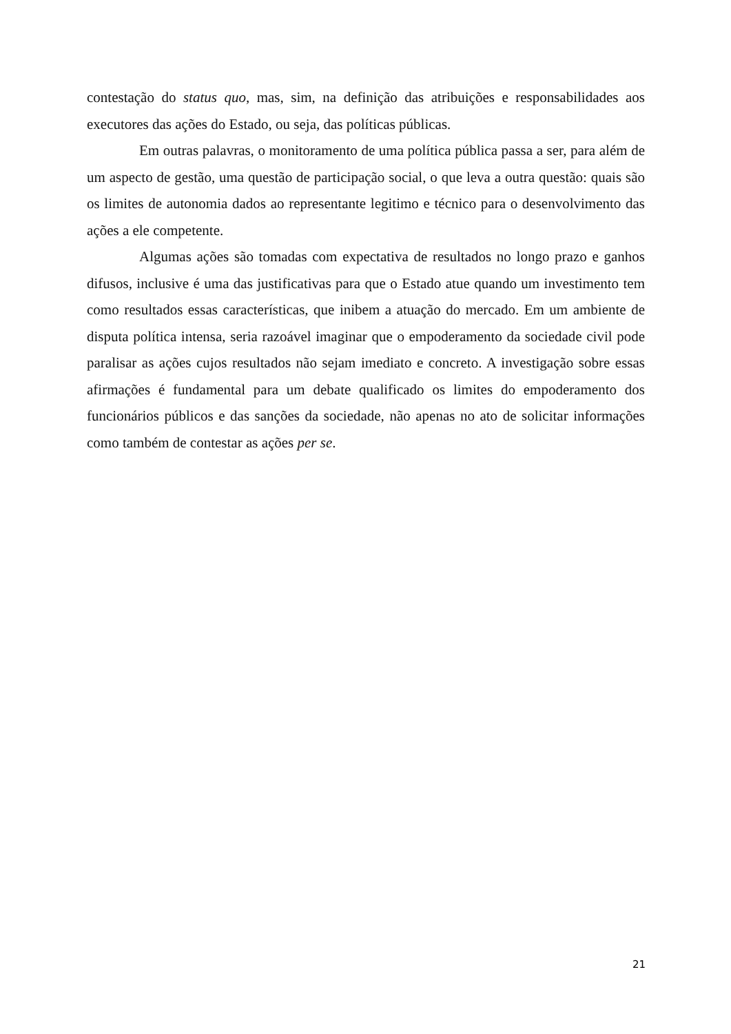contestação do status quo, mas, sim, na definição das atribuições e responsabilidades aos executores das ações do Estado, ou seja, das políticas públicas.
Em outras palavras, o monitoramento de uma política pública passa a ser, para além de um aspecto de gestão, uma questão de participação social, o que leva a outra questão: quais são os limites de autonomia dados ao representante legitimo e técnico para o desenvolvimento das ações a ele competente.
Algumas ações são tomadas com expectativa de resultados no longo prazo e ganhos difusos, inclusive é uma das justificativas para que o Estado atue quando um investimento tem como resultados essas características, que inibem a atuação do mercado. Em um ambiente de disputa política intensa, seria razoável imaginar que o empoderamento da sociedade civil pode paralisar as ações cujos resultados não sejam imediato e concreto. A investigação sobre essas afirmações é fundamental para um debate qualificado os limites do empoderamento dos funcionários públicos e das sanções da sociedade, não apenas no ato de solicitar informações como também de contestar as ações per se.
21